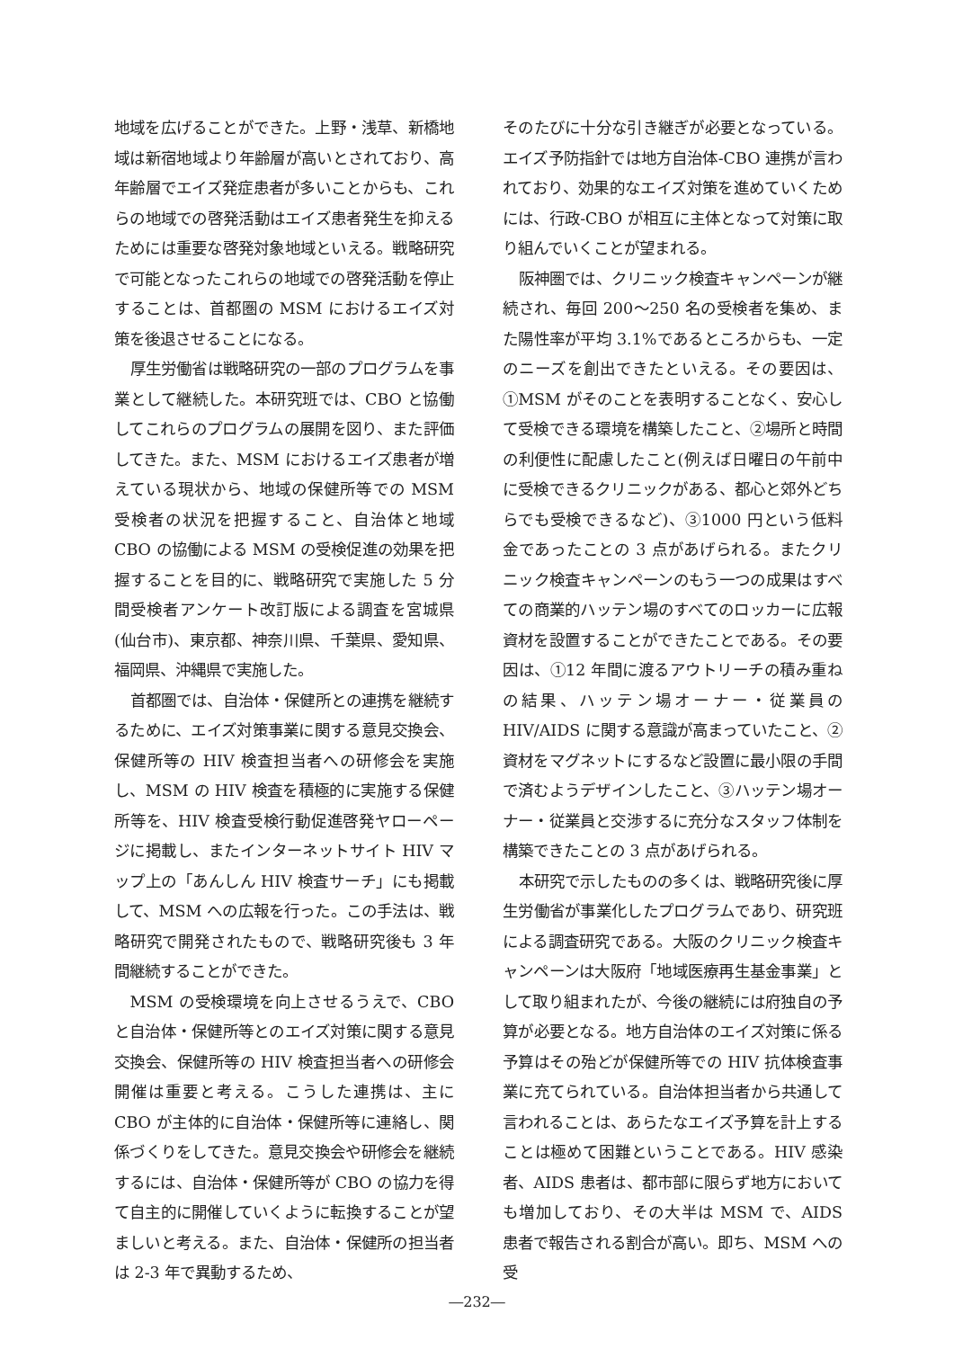地域を広げることができた。上野・浅草、新橋地域は新宿地域より年齢層が高いとされており、高年齢層でエイズ発症患者が多いことからも、これらの地域での啓発活動はエイズ患者発生を抑えるためには重要な啓発対象地域といえる。戦略研究で可能となったこれらの地域での啓発活動を停止することは、首都圏の MSM におけるエイズ対策を後退させることになる。
厚生労働省は戦略研究の一部のプログラムを事業として継続した。本研究班では、CBO と協働してこれらのプログラムの展開を図り、また評価してきた。また、MSM におけるエイズ患者が増えている現状から、地域の保健所等での MSM 受検者の状況を把握すること、自治体と地域 CBO の協働による MSM の受検促進の効果を把握することを目的に、戦略研究で実施した 5 分間受検者アンケート改訂版による調査を宮城県(仙台市)、東京都、神奈川県、千葉県、愛知県、福岡県、沖縄県で実施した。
首都圏では、自治体・保健所との連携を継続するために、エイズ対策事業に関する意見交換会、保健所等の HIV 検査担当者への研修会を実施し、MSM の HIV 検査を積極的に実施する保健所等を、HIV 検査受検行動促進啓発ヤローページに掲載し、またインターネットサイト HIV マップ上の「あんしん HIV 検査サーチ」にも掲載して、MSM への広報を行った。この手法は、戦略研究で開発されたもので、戦略研究後も 3 年間継続することができた。
MSM の受検環境を向上させるうえで、CBO と自治体・保健所等とのエイズ対策に関する意見交換会、保健所等の HIV 検査担当者への研修会開催は重要と考える。こうした連携は、主に CBO が主体的に自治体・保健所等に連絡し、関係づくりをしてきた。意見交換会や研修会を継続するには、自治体・保健所等が CBO の協力を得て自主的に開催していくように転換することが望ましいと考える。また、自治体・保健所の担当者は 2‐3 年で異動するため、
そのたびに十分な引き継ぎが必要となっている。エイズ予防指針では地方自治体-CBO 連携が言われており、効果的なエイズ対策を進めていくためには、行政-CBO が相互に主体となって対策に取り組んでいくことが望まれる。
阪神圏では、クリニック検査キャンペーンが継続され、毎回 200～250 名の受検者を集め、また陽性率が平均 3.1%であるところからも、一定のニーズを創出できたといえる。その要因は、①MSM がそのことを表明することなく、安心して受検できる環境を構築したこと、②場所と時間の利便性に配慮したこと(例えば日曜日の午前中に受検できるクリニックがある、都心と郊外どちらでも受検できるなど)、③1000 円という低料金であったことの 3 点があげられる。またクリニック検査キャンペーンのもう一つの成果はすべての商業的ハッテン場のすべてのロッカーに広報資材を設置することができたことである。その要因は、①12 年間に渡るアウトリーチの積み重ねの結果、ハッテン場オーナー・従業員の HIV/AIDS に関する意識が高まっていたこと、②資材をマグネットにするなど設置に最小限の手間で済むようデザインしたこと、③ハッテン場オーナー・従業員と交渉するに充分なスタッフ体制を構築できたことの 3 点があげられる。
本研究で示したものの多くは、戦略研究後に厚生労働省が事業化したプログラムであり、研究班による調査研究である。大阪のクリニック検査キャンペーンは大阪府「地域医療再生基金事業」として取り組まれたが、今後の継続には府独自の予算が必要となる。地方自治体のエイズ対策に係る予算はその殆どが保健所等での HIV 抗体検査事業に充てられている。自治体担当者から共通して言われることは、あらたなエイズ予算を計上することは極めて困難ということである。HIV 感染者、AIDS 患者は、都市部に限らず地方においても増加しており、その大半は MSM で、AIDS 患者で報告される割合が高い。即ち、MSM への受
―232―